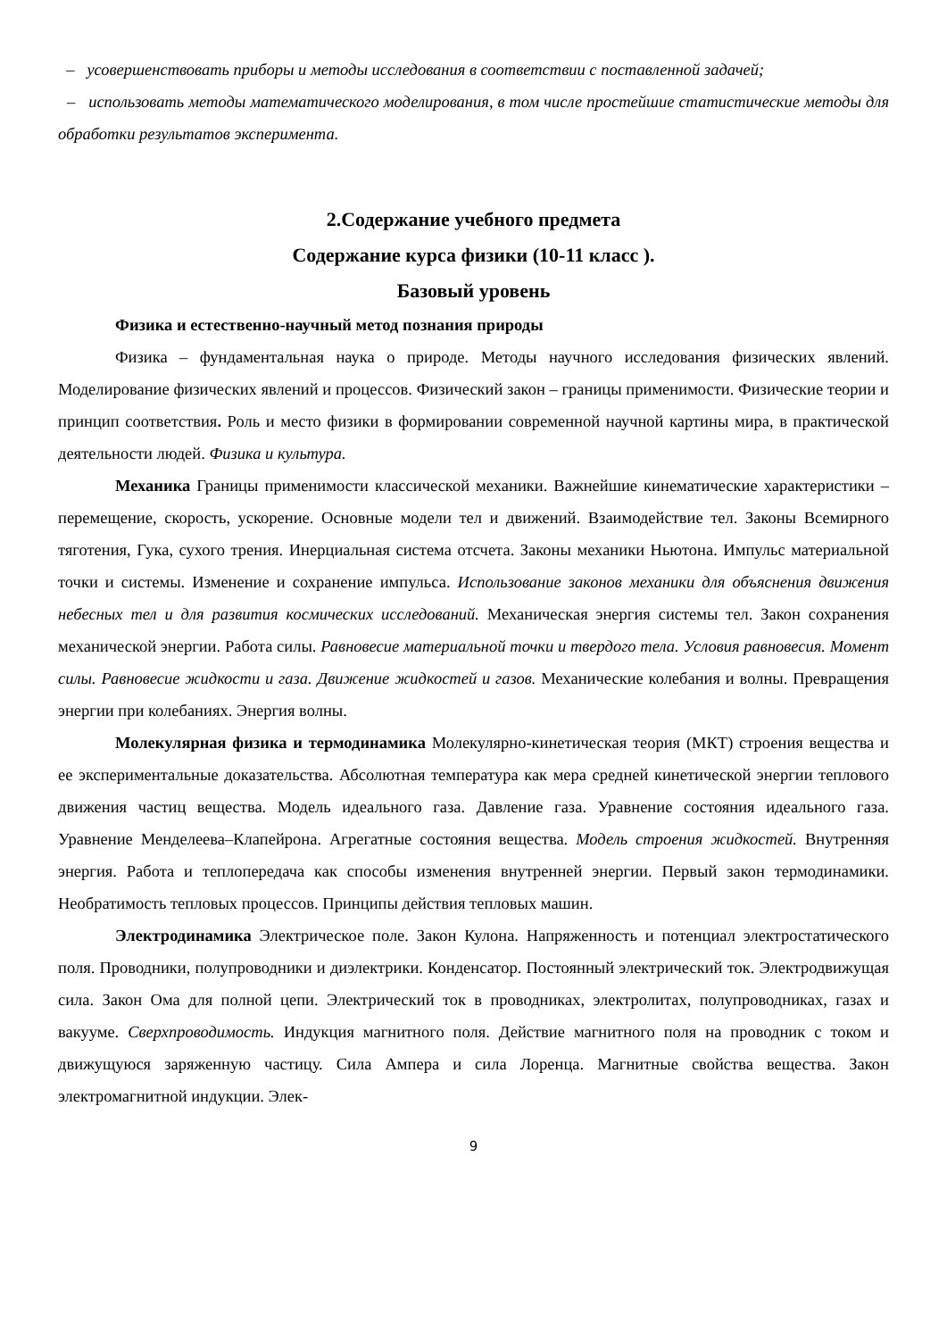– усовершенствовать приборы и методы исследования в соответствии с поставленной задачей;
– использовать методы математического моделирования, в том числе простейшие статистические методы для обработки результатов эксперимента.
2.Содержание учебного предмета
Содержание курса физики (10-11 класс ).
Базовый уровень
Физика и естественно-научный метод познания природы
Физика – фундаментальная наука о природе. Методы научного исследования физических явлений. Моделирование физических явлений и процессов. Физический закон – границы применимости. Физические теории и принцип соответствия. Роль и место физики в формировании современной научной картины мира, в практической деятельности людей. Физика и культура.
Механика Границы применимости классической механики. Важнейшие кинематические характеристики – перемещение, скорость, ускорение. Основные модели тел и движений. Взаимодействие тел. Законы Всемирного тяготения, Гука, сухого трения. Инерциальная система отсчета. Законы механики Ньютона. Импульс материальной точки и системы. Изменение и сохранение импульса. Использование законов механики для объяснения движения небесных тел и для развития космических исследований. Механическая энергия системы тел. Закон сохранения механической энергии. Работа силы. Равновесие материальной точки и твердого тела. Условия равновесия. Момент силы. Равновесие жидкости и газа. Движение жидкостей и газов. Механические колебания и волны. Превращения энергии при колебаниях. Энергия волны.
Молекулярная физика и термодинамика Молекулярно-кинетическая теория (МКТ) строения вещества и ее экспериментальные доказательства. Абсолютная температура как мера средней кинетической энергии теплового движения частиц вещества. Модель идеального газа. Давление газа. Уравнение состояния идеального газа. Уравнение Менделеева–Клапейрона. Агрегатные состояния вещества. Модель строения жидкостей. Внутренняя энергия. Работа и теплопередача как способы изменения внутренней энергии. Первый закон термодинамики. Необратимость тепловых процессов. Принципы действия тепловых машин.
Электродинамика Электрическое поле. Закон Кулона. Напряженность и потенциал электростатического поля. Проводники, полупроводники и диэлектрики. Конденсатор. Постоянный электрический ток. Электродвижущая сила. Закон Ома для полной цепи. Электрический ток в проводниках, электролитах, полупроводниках, газах и вакууме. Сверхпроводимость. Индукция магнитного поля. Действие магнитного поля на проводник с током и движущуюся заряженную частицу. Сила Ампера и сила Лоренца. Магнитные свойства вещества. Закон электромагнитной индукции. Элек-
9